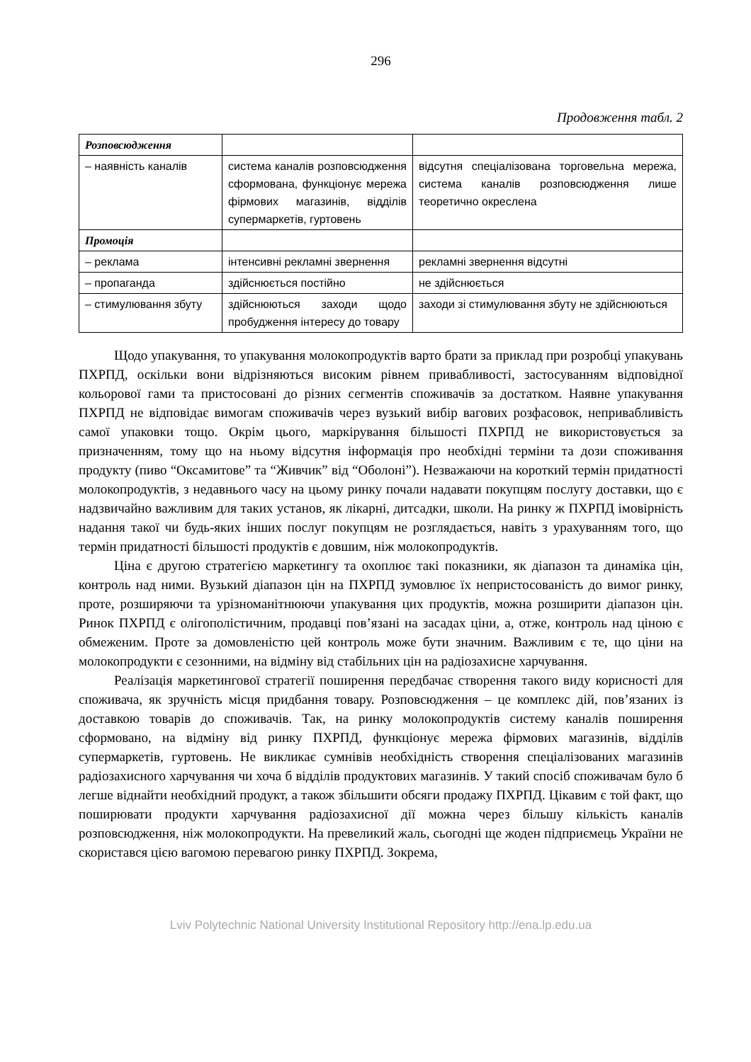296
Продовження табл. 2
| Розповсюдження | | |
| – наявність каналів | система каналів розповсюдження сформована, функціонує мережа фірмових магазинів, відділів супермаркетів, гуртовень | відсутня спеціалізована торговельна мережа, система каналів розповсюдження лише теоретично окреслена |
| Промоція | | |
| – реклама | інтенсивні рекламні звернення | рекламні звернення відсутні |
| – пропаганда | здійснюється постійно | не здійснюється |
| – стимулювання збуту | здійснюються заходи щодо пробудження інтересу до товару | заходи зі стимулювання збуту не здійснюються |
Щодо упакування, то упакування молокопродуктів варто брати за приклад при розробці упакувань ПХРПД, оскільки вони відрізняються високим рівнем привабливості, застосуванням відповідної кольорової гами та пристосовані до різних сегментів споживачів за достатком. Наявне упакування ПХРПД не відповідає вимогам споживачів через вузький вибір вагових розфасовок, непривабливість самої упаковки тощо. Окрім цього, маркірування більшості ПХРПД не використовується за призначенням, тому що на ньому відсутня інформація про необхідні терміни та дози споживання продукту (пиво “Оксамитове” та “Живчик” від “Оболоні”). Незважаючи на короткий термін придатності молокопродуктів, з недавнього часу на цьому ринку почали надавати покупцям послугу доставки, що є надзвичайно важливим для таких установ, як лікарні, дитсадки, школи. На ринку ж ПХРПД імовірність надання такої чи будь-яких інших послуг покупцям не розглядається, навіть з урахуванням того, що термін придатності більшості продуктів є довшим, ніж молокопродуктів.
Ціна є другою стратегією маркетингу та охоплює такі показники, як діапазон та динаміка цін, контроль над ними. Вузький діапазон цін на ПХРПД зумовлює їх непристосованість до вимог ринку, проте, розширяючи та урізноманітнюючи упакування цих продуктів, можна розширити діапазон цін. Ринок ПХРПД є олігополістичним, продавці пов’язані на засадах ціни, а, отже, контроль над ціною є обмеженим. Проте за домовленістю цей контроль може бути значним. Важливим є те, що ціни на молокопродукти є сезонними, на відміну від стабільних цін на радіозахисне харчування.
Реалізація маркетингової стратегії поширення передбачає створення такого виду корисності для споживача, як зручність місця придбання товару. Розповсюдження – це комплекс дій, пов’язаних із доставкою товарів до споживачів. Так, на ринку молокопродуктів систему каналів поширення сформовано, на відміну від ринку ПХРПД, функціонує мережа фірмових магазинів, відділів супермаркетів, гуртовень. Не викликає сумнівів необхідність створення спеціалізованих магазинів радіозахисного харчування чи хоча б відділів продуктових магазинів. У такий спосіб споживачам було б легше віднайти необхідний продукт, а також збільшити обсяги продажу ПХРПД. Цікавим є той факт, що поширювати продукти харчування радіозахисної дії можна через більшу кількість каналів розповсюдження, ніж молокопродукти. На превеликий жаль, сьогодні ще жоден підприємець України не скористався цією вагомою перевагою ринку ПХРПД. Зокрема,
Lviv Polytechnic National University Institutional Repository http://ena.lp.edu.ua